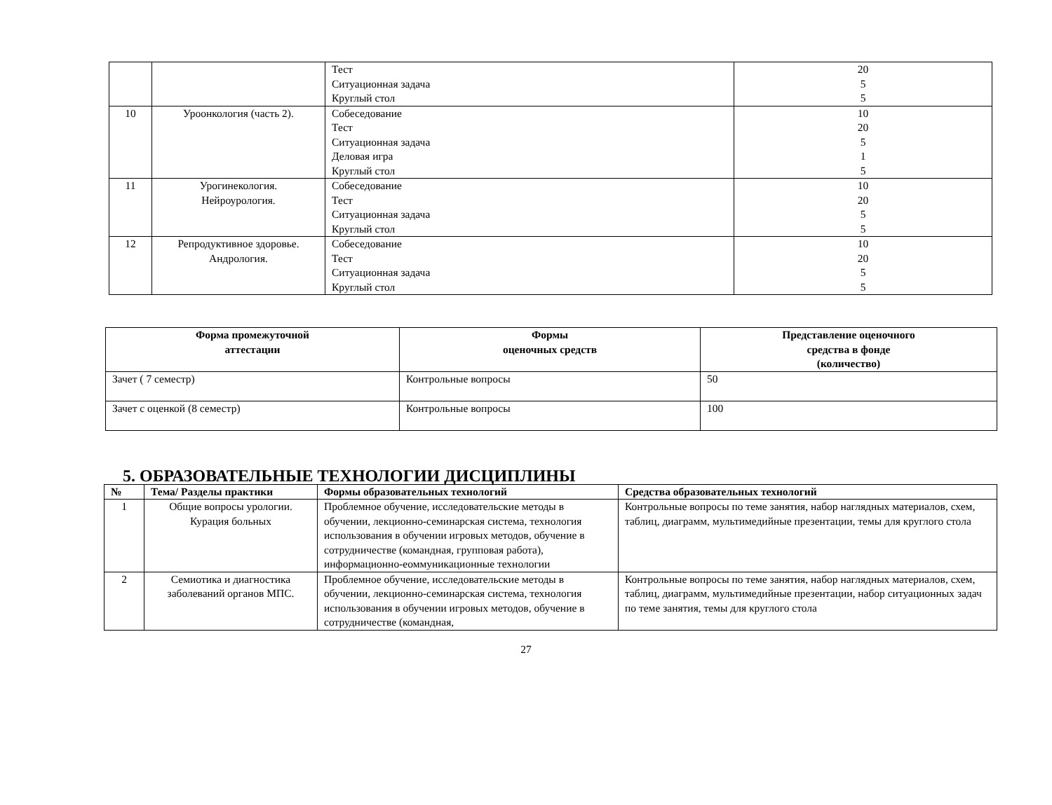| | | Тест Ситуационная задача Круглый стол | 20 5 5 |
| 10 | Уроонкология (часть 2). | Собеседование Тест Ситуационная задача Деловая игра Круглый стол | 10 20 5 1 5 |
| 11 | Урогинекология. Нейроурология. | Собеседование Тест Ситуационная задача Круглый стол | 10 20 5 5 |
| 12 | Репродуктивное здоровье. Андрология. | Собеседование Тест Ситуационная задача Круглый стол | 10 20 5 5 |
| Форма промежуточной аттестации | Формы оценочных средств | Представление оценочного средства в фонде (количество) |
| --- | --- | --- |
| Зачет ( 7 семестр) | Контрольные вопросы | 50 |
| Зачет с оценкой (8 семестр) | Контрольные вопросы | 100 |
5. ОБРАЗОВАТЕЛЬНЫЕ ТЕХНОЛОГИИ ДИСЦИПЛИНЫ
| № | Тема/ Разделы практики | Формы образовательных технологий | Средства образовательных технологий |
| --- | --- | --- | --- |
| 1 | Общие вопросы урологии. Курация больных | Проблемное обучение, исследовательские методы в обучении, лекционно-семинарская система, технология использования в обучении игровых методов, обучение в сотрудничестве (командная, групповая работа), информационно-еоммуникационные технологии | Контрольные вопросы по теме занятия, набор наглядных материалов, схем, таблиц, диаграмм, мультимедийные презентации, темы для круглого стола |
| 2 | Семиотика и диагностика заболеваний органов МПС. | Проблемное обучение, исследовательские методы в обучении, лекционно-семинарская система, технология использования в обучении игровых методов, обучение в сотрудничестве (командная, | Контрольные вопросы по теме занятия, набор наглядных материалов, схем, таблиц, диаграмм, мультимедийные презентации, набор ситуационных задач по теме занятия, темы для круглого стола |
27